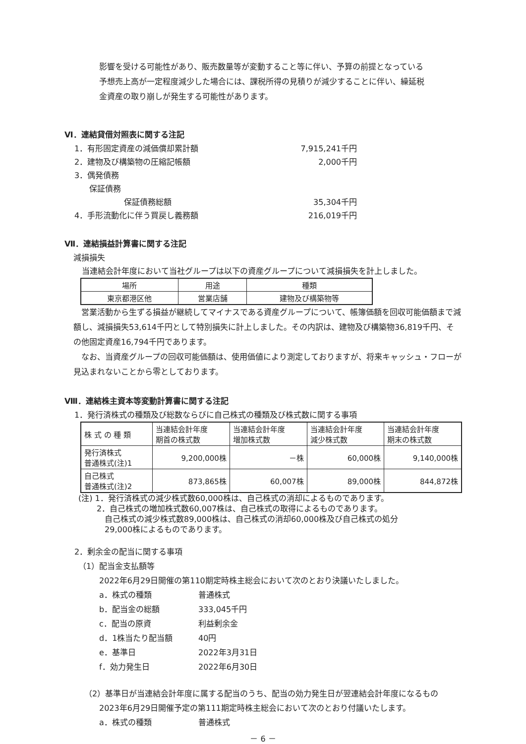影響を受ける可能性があり、販売数量等が変動すること等に伴い、予算の前提となっている
予想売上高が一定程度減少した場合には、課税所得の見積りが減少することに伴い、繰延税
金資産の取り崩しが発生する可能性があります。
Ⅵ．連結貸借対照表に関する注記
1．有形固定資産の減価償却累計額 7,915,241千円
2．建物及び構築物の圧縮記帳額 2,000千円
3．偶発債務
保証債務
保証債務総額 35,304千円
4．手形流動化に伴う買戻し義務額 216,019千円
Ⅶ．連結損益計算書に関する注記
減損損失
当連結会計年度において当社グループは以下の資産グループについて減損損失を計上しました。
| 場所 | 用途 | 種類 |
| 東京都港区他 | 営業店舗 | 建物及び構築物等 |
　営業活動から生ずる損益が継続してマイナスである資産グループについて、帳簿価額を回収可能価額まで減額し、減損損失53,614千円として特別損失に計上しました。その内訳は、建物及び構築物36,819千円、その他固定資産16,794千円であります。
　なお、当資産グループの回収可能価額は、使用価値により測定しておりますが、将来キャッシュ・フローが見込まれないことから零としております。
Ⅷ．連結株主資本等変動計算書に関する注記
1．発行済株式の種類及び総数ならびに自己株式の種類及び株式数に関する事項
| 株 式 の 種 類 | 当連結会計年度 期首の株式数 | 当連結会計年度 増加株式数 | 当連結会計年度 減少株式数 | 当連結会計年度 期末の株式数 |
| 発行済株式 普通株式(注)1 | 9,200,000株 | －株 | 60,000株 | 9,140,000株 |
| 自己株式 普通株式(注)2 | 873,865株 | 60,007株 | 89,000株 | 844,872株 |
(注) 1．発行済株式の減少株式数60,000株は、自己株式の消却によるものであります。
　　 2．自己株式の増加株式数60,007株は、自己株式の取得によるものであります。
　　　 自己株式の減少株式数89,000株は、自己株式の消却60,000株及び自己株式の処分
　　　 29,000株によるものであります。
2．剰余金の配当に関する事項
　（1）配当金支払額等
2022年6月29日開催の第110期定時株主総会において次のとおり決議いたしました。
a．株式の種類 普通株式
b．配当金の総額 333,045千円
c．配当の原資 利益剰余金
d．1株当たり配当額 40円
e．基準日 2022年3月31日
f．効力発生日 2022年6月30日
（2）基準日が当連結会計年度に属する配当のうち、配当の効力発生日が翌連結会計年度になるもの
2023年6月29日開催予定の第111期定時株主総会において次のとおり付議いたします。
a．株式の種類 普通株式
－ 6 －